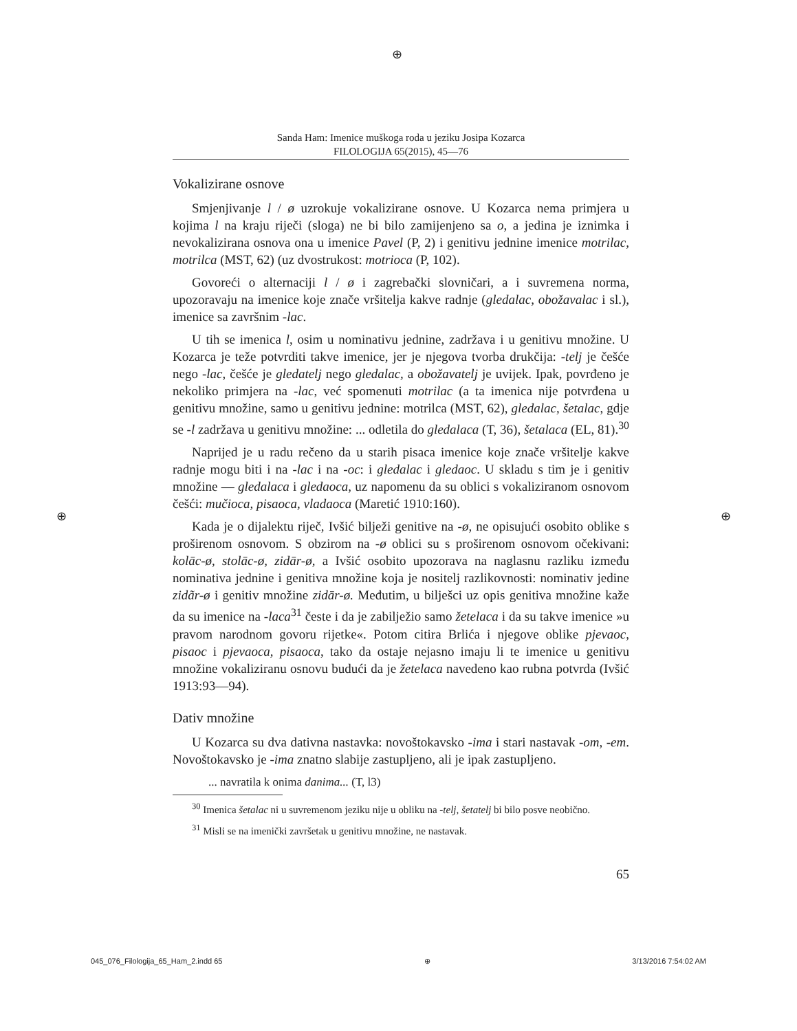⊕
⊕ ⊕
Sanda Ham: Imenice muškoga roda u jeziku Josipa Kozarca
FILOLOGIJA 65(2015), 45—76
Vokalizirane osnove
Smjenjivanje l / ø uzrokuje vokalizirane osnove. U Kozarca nema primjera u kojima l na kraju riječi (sloga) ne bi bilo zamijenjeno sa o, a jedina je iznimka i nevokalizirana osnova ona u imenice Pavel (P, 2) i genitivu jednine imenice motrilac, motrilca (MST, 62) (uz dvostrukost: motrioca (P, 102).
Govoreći o alternaciji l / ø i zagrebački slovničari, a i suvremena norma, upozoravaju na imenice koje znače vršitelja kakve radnje (gledalac, obožavalac i sl.), imenice sa završnim -lac.
U tih se imenica l, osim u nominativu jednine, zadržava i u genitivu množine. U Kozarca je teže potvrditi takve imenice, jer je njegova tvorba drukčija: -telj je češće nego -lac, češće je gledatelj nego gledalac, a obožavatelj je uvijek. Ipak, povrđeno je nekoliko primjera na -lac, već spomenuti motrilac (a ta imenica nije potvrđena u genitivu množine, samo u genitivu jednine: motrilca (MST, 62), gledalac, šetalac, gdje se -l zadržava u genitivu množine: ... odletila do gledalaca (T, 36), šetalaca (EL, 81).<sup>30</sup>
Naprijed je u radu rečeno da u starih pisaca imenice koje znače vršitelje kakve radnje mogu biti i na -lac i na -oc: i gledalac i gledaoc. U skladu s tim je i genitiv množine — gledalaca i gledaoca, uz napomenu da su oblici s vokaliziranom osnovom češći: mučioca, pisaoca, vladaoca (Maretić 1910:160).
Kada je o dijalektu riječ, Ivšić bilježi genitive na -ø, ne opisujući osobito oblike s proširenom osnovom. S obzirom na -ø oblici su s proširenom osnovom očekivani: kolāc-ø, stolāc-ø, zidār-ø, a Ivšić osobito upozorava na naglasnu razliku između nominativa jednine i genitiva množine koja je nositelj razlikovnosti: nominativ jedine zidãr-ø i genitiv množine zidār-ø. Međutim, u bilješci uz opis genitiva množine kaže da su imenice na -laca<sup>31</sup> česte i da je zabilježio samo žetelaca i da su takve imenice »u pravom narodnom govoru rijetke«. Potom citira Brlića i njegove oblike pjevaoc, pisaoc i pjevaoca, pisaoca, tako da ostaje nejasno imaju li te imenice u genitivu množine vokaliziranu osnovu budući da je žetelaca navedeno kao rubna potvrda (Ivšić 1913:93—94).
Dativ množine
U Kozarca su dva dativna nastavka: novoštokavsko -ima i stari nastavak -om, -em. Novoštokavsko je -ima znatno slabije zastupljeno, ali je ipak zastupljeno.
... navratila k onima danima... (T, l3)
<sup>30</sup> Imenica šetalac ni u suvremenom jeziku nije u obliku na -telj, šetatelj bi bilo posve neobično.
<sup>31</sup> Misli se na imenički završetak u genitivu množine, ne nastavak.
65
045_076_Filologija_65_Ham_2.indd 65 ⊕ 3/13/2016 7:54:02 AM